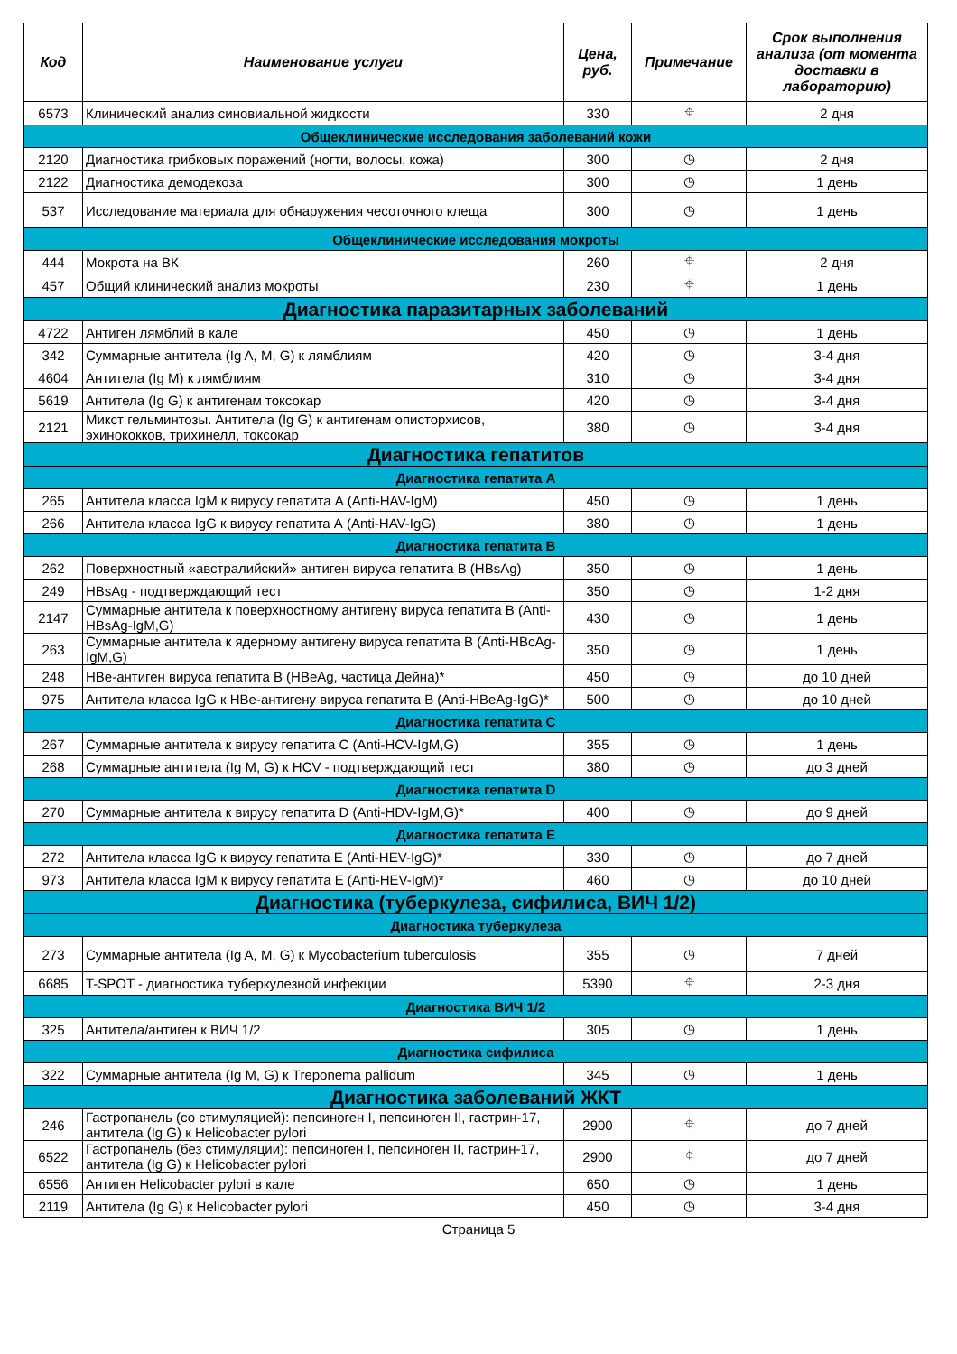| Код | Наименование услуги | Цена, руб. | Примечание | Срок выполнения анализа (от момента доставки в лабораторию) |
| --- | --- | --- | --- | --- |
| 6573 | Клинический анализ синовиальной жидкости | 330 | ⌖ | 2 дня |
| Общеклинические исследования заболеваний кожи | | | | |
| 2120 | Диагностика грибковых поражений (ногти, волосы, кожа) | 300 | ◷ | 2 дня |
| 2122 | Диагностика демодекоза | 300 | ◷ | 1 день |
| 537 | Исследование материала для обнаружения чесоточного клеща | 300 | ◷ | 1 день |
| Общеклинические исследования мокроты | | | | |
| 444 | Мокрота на ВК | 260 | ⌖ | 2 дня |
| 457 | Общий клинический анализ мокроты | 230 | ⌖ | 1 день |
| Диагностика паразитарных заболеваний | | | | |
| 4722 | Антиген лямблий в кале | 450 | ◷ | 1 день |
| 342 | Суммарные антитела (Ig A, M, G) к лямблиям | 420 | ◷ | 3-4 дня |
| 4604 | Антитела (Ig M) к лямблиям | 310 | ◷ | 3-4 дня |
| 5619 | Антитела (Ig G) к антигенам токсокар | 420 | ◷ | 3-4 дня |
| 2121 | Микст гельминтозы. Антитела (Ig G) к антигенам описторхисов, эхинококков, трихинелл, токсокар | 380 | ◷ | 3-4 дня |
| Диагностика гепатитов | | | | |
| Диагностика гепатита А | | | | |
| 265 | Антитела класса IgM к вирусу гепатита А (Anti-HAV-IgM) | 450 | ◷ | 1 день |
| 266 | Антитела класса IgG к вирусу гепатита А (Anti-HAV-IgG) | 380 | ◷ | 1 день |
| Диагностика гепатита В | | | | |
| 262 | Поверхностный «австралийский» антиген вируса гепатита В (HBsAg) | 350 | ◷ | 1 день |
| 249 | HBsAg - подтверждающий тест | 350 | ◷ | 1-2 дня |
| 2147 | Суммарные антитела к поверхностному антигену вируса гепатита В (Anti-HBsAg-IgM,G) | 430 | ◷ | 1 день |
| 263 | Суммарные антитела к ядерному антигену вируса гепатита В (Anti-HBcAg-IgM,G) | 350 | ◷ | 1 день |
| 248 | НВе-антиген вируса гепатита В (HBeAg, частица Дейна)* | 450 | ◷ | до 10 дней |
| 975 | Антитела класса IgG к НВе-антигену вируса гепатита В (Anti-HBeAg-IgG)* | 500 | ◷ | до 10 дней |
| Диагностика гепатита С | | | | |
| 267 | Суммарные антитела к вирусу гепатита С (Anti-HCV-IgM,G) | 355 | ◷ | 1 день |
| 268 | Суммарные антитела (Ig M, G) к HCV - подтверждающий тест | 380 | ◷ | до 3 дней |
| Диагностика гепатита D | | | | |
| 270 | Суммарные антитела к вирусу гепатита D (Anti-HDV-IgM,G)* | 400 | ◷ | до 9 дней |
| Диагностика гепатита Е | | | | |
| 272 | Антитела класса IgG к вирусу гепатита Е (Anti-HEV-IgG)* | 330 | ◷ | до 7 дней |
| 973 | Антитела класса IgM к вирусу гепатита Е (Anti-HEV-IgM)* | 460 | ◷ | до 10 дней |
| Диагностика (туберкулеза, сифилиса, ВИЧ 1/2) | | | | |
| Диагностика туберкулеза | | | | |
| 273 | Суммарные антитела (Ig A, M, G) к Mycobacterium tuberculosis | 355 | ◷ | 7 дней |
| 6685 | T-SPOT - диагностика туберкулезной инфекции | 5390 | ⌖ | 2-3 дня |
| Диагностика ВИЧ 1/2 | | | | |
| 325 | Антитела/антиген к ВИЧ 1/2 | 305 | ◷ | 1 день |
| Диагностика сифилиса | | | | |
| 322 | Суммарные антитела (Ig M, G) к Treponema pallidum | 345 | ◷ | 1 день |
| Диагностика заболеваний ЖКТ | | | | |
| 246 | Гастропанель (со стимуляцией): пепсиноген I, пепсиноген II, гастрин-17, антитела (Ig G) к Helicobacter pylori | 2900 | ⌖ | до 7 дней |
| 6522 | Гастропанель (без стимуляции): пепсиноген I, пепсиноген II, гастрин-17, антитела (Ig G) к Helicobacter pylori | 2900 | ⌖ | до 7 дней |
| 6556 | Антиген Helicobacter pylori в кале | 650 | ◷ | 1 день |
| 2119 | Антитела (Ig G) к Helicobacter pylori | 450 | ◷ | 3-4 дня |
Страница 5